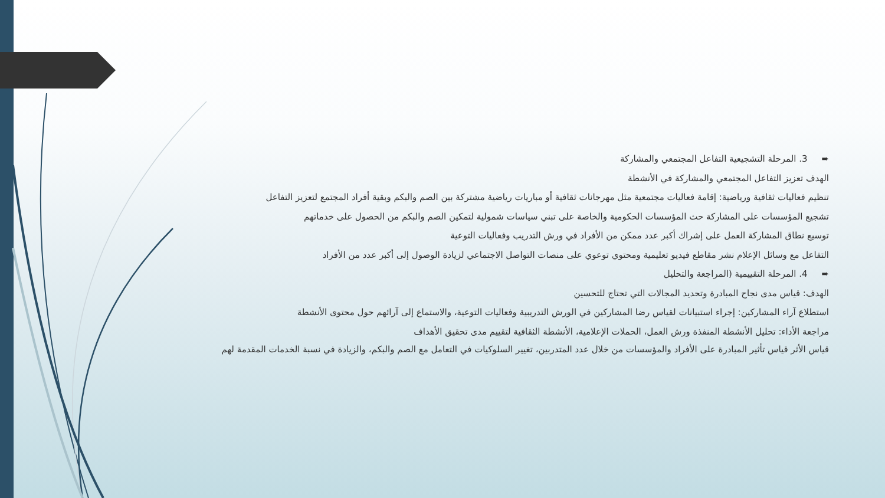➨ 3. المرحلة التشجيعية التفاعل المجتمعي والمشاركة
الهدف تعزيز التفاعل المجتمعي والمشاركة في الأنشطة
تنظيم فعاليات ثقافية ورياضية: إقامة فعاليات مجتمعية مثل مهرجانات ثقافية أو مباريات رياضية مشتركة بين الصم والبكم وبقية أفراد المجتمع لتعزيز التفاعل
تشجيع المؤسسات على المشاركة حث المؤسسات الحكومية والخاصة على تبني سياسات شمولية لتمكين الصم والبكم من الحصول على خدماتهم
توسيع نطاق المشاركة العمل على إشراك أكبر عدد ممكن من الأفراد في ورش التدريب وفعاليات التوعية
التفاعل مع وسائل الإعلام نشر مقاطع فيديو تعليمية ومحتوي توعوي على منصات التواصل الاجتماعي لزيادة الوصول إلى أكبر عدد من الأفراد
➨ 4. المرحلة التقييمية (المراجعة والتحليل
الهدف: قياس مدى نجاح المبادرة وتحديد المجالات التي تحتاج للتحسين
استطلاع آراء المشاركين: إجراء استبيانات لقياس رضا المشاركين في الورش التدريبية وفعاليات التوعية، والاستماع إلى آرائهم حول محتوى الأنشطة
مراجعة الأداء: تحليل الأنشطة المنفذة ورش العمل، الحملات الإعلامية، الأنشطة الثقافية لتقييم مدى تحقيق الأهداف
قياس الأثر قياس تأثير المبادرة على الأفراد والمؤسسات من خلال عدد المتدربين، تغيير السلوكيات في التعامل مع الصم والبكم، والزيادة في نسبة الخدمات المقدمة لهم